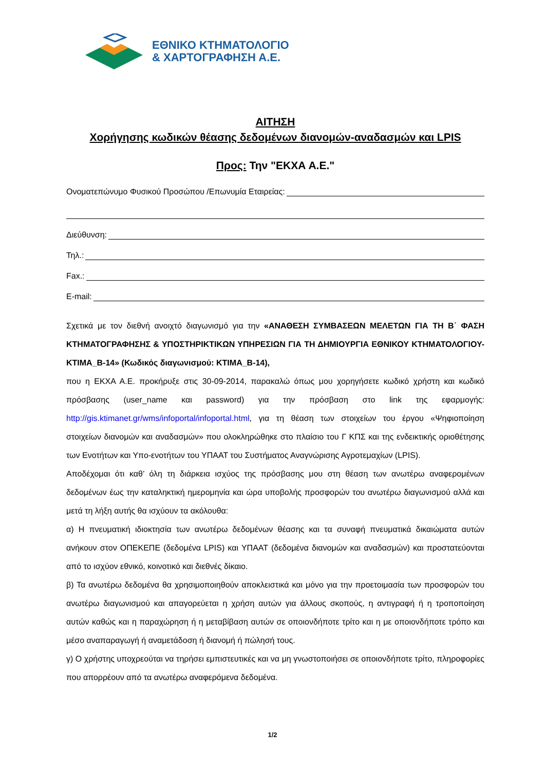ΕΘΝΙΚΟ ΚΤΗΜΑΤΟΛΟΓΙΟ
& ΧΑΡΤΟΓΡΑΦΗΣΗ Α.Ε.
ΑΙΤΗΣΗ
Χορήγησης κωδικών θέασης δεδομένων διανομών-αναδασμών και LPIS
Προς: Την "ΕΚΧΑ Α.Ε."
Ονοματεπώνυμο Φυσικού Προσώπου /Επωνυμία Εταιρείας:
Διεύθυνση:
Τηλ.:
Fax.:
E-mail:
Σχετικά με τον διεθνή ανοιχτό διαγωνισμό για την «ΑΝΑΘΕΣΗ ΣΥΜΒΑΣΕΩΝ ΜΕΛΕΤΩΝ ΓΙΑ ΤΗ Β΄ ΦΑΣΗ ΚΤΗΜΑΤΟΓΡΑΦΗΣΗΣ & ΥΠΟΣΤΗΡΙΚΤΙΚΩΝ ΥΠΗΡΕΣΙΩΝ ΓΙΑ ΤΗ ΔΗΜΙΟΥΡΓΙΑ ΕΘΝΙΚΟΥ ΚΤΗΜΑΤΟΛΟΓΙΟΥ-ΚΤΙΜΑ_Β-14» (Κωδικός διαγωνισμού: ΚΤΙΜΑ_Β-14),
που η ΕΚΧΑ Α.Ε. προκήρυξε στις 30-09-2014, παρακαλώ όπως μου χορηγήσετε κωδικό χρήστη και κωδικό πρόσβασης (user_name και password) για την πρόσβαση στο link της εφαρμογής: http://gis.ktimanet.gr/wms/infoportal/infoportal.html, για τη θέαση των στοιχείων του έργου «Ψηφιοποίηση στοιχείων διανομών και αναδασμών» που ολοκληρώθηκε στο πλαίσιο του Γ ΚΠΣ και της ενδεικτικής οριοθέτησης των Ενοτήτων και Υπο-ενοτήτων του ΥΠΑΑΤ του Συστήματος Αναγνώρισης Αγροτεμαχίων (LPIS).
Αποδέχομαι ότι καθ’ όλη τη διάρκεια ισχύος της πρόσβασης μου στη θέαση των ανωτέρω αναφερομένων δεδομένων έως την καταληκτική ημερομηνία και ώρα υποβολής προσφορών του ανωτέρω διαγωνισμού αλλά και μετά τη λήξη αυτής θα ισχύουν τα ακόλουθα:
α) Η πνευματική ιδιοκτησία των ανωτέρω δεδομένων θέασης και τα συναφή πνευματικά δικαιώματα αυτών ανήκουν στον ΟΠΕΚΕΠΕ (δεδομένα LPIS) και ΥΠΑΑΤ (δεδομένα διανομών και αναδασμών) και προστατεύονται από το ισχύον εθνικό, κοινοτικό και διεθνές δίκαιο.
β) Τα ανωτέρω δεδομένα θα χρησιμοποιηθούν αποκλειστικά και μόνο για την προετοιμασία των προσφορών του ανωτέρω διαγωνισμού και απαγορεύεται η χρήση αυτών για άλλους σκοπούς, η αντιγραφή ή η τροποποίηση αυτών καθώς και η παραχώρηση ή η μεταβίβαση αυτών σε οποιονδήποτε τρίτο και η με οποιονδήποτε τρόπο και μέσο αναπαραγωγή ή αναμετάδοση ή διανομή ή πώλησή τους.
γ) Ο χρήστης υποχρεούται να τηρήσει εμπιστευτικές και να μη γνωστοποιήσει σε οποιονδήποτε τρίτο, πληροφορίες που απορρέουν από τα ανωτέρω αναφερόμενα δεδομένα.
1/2